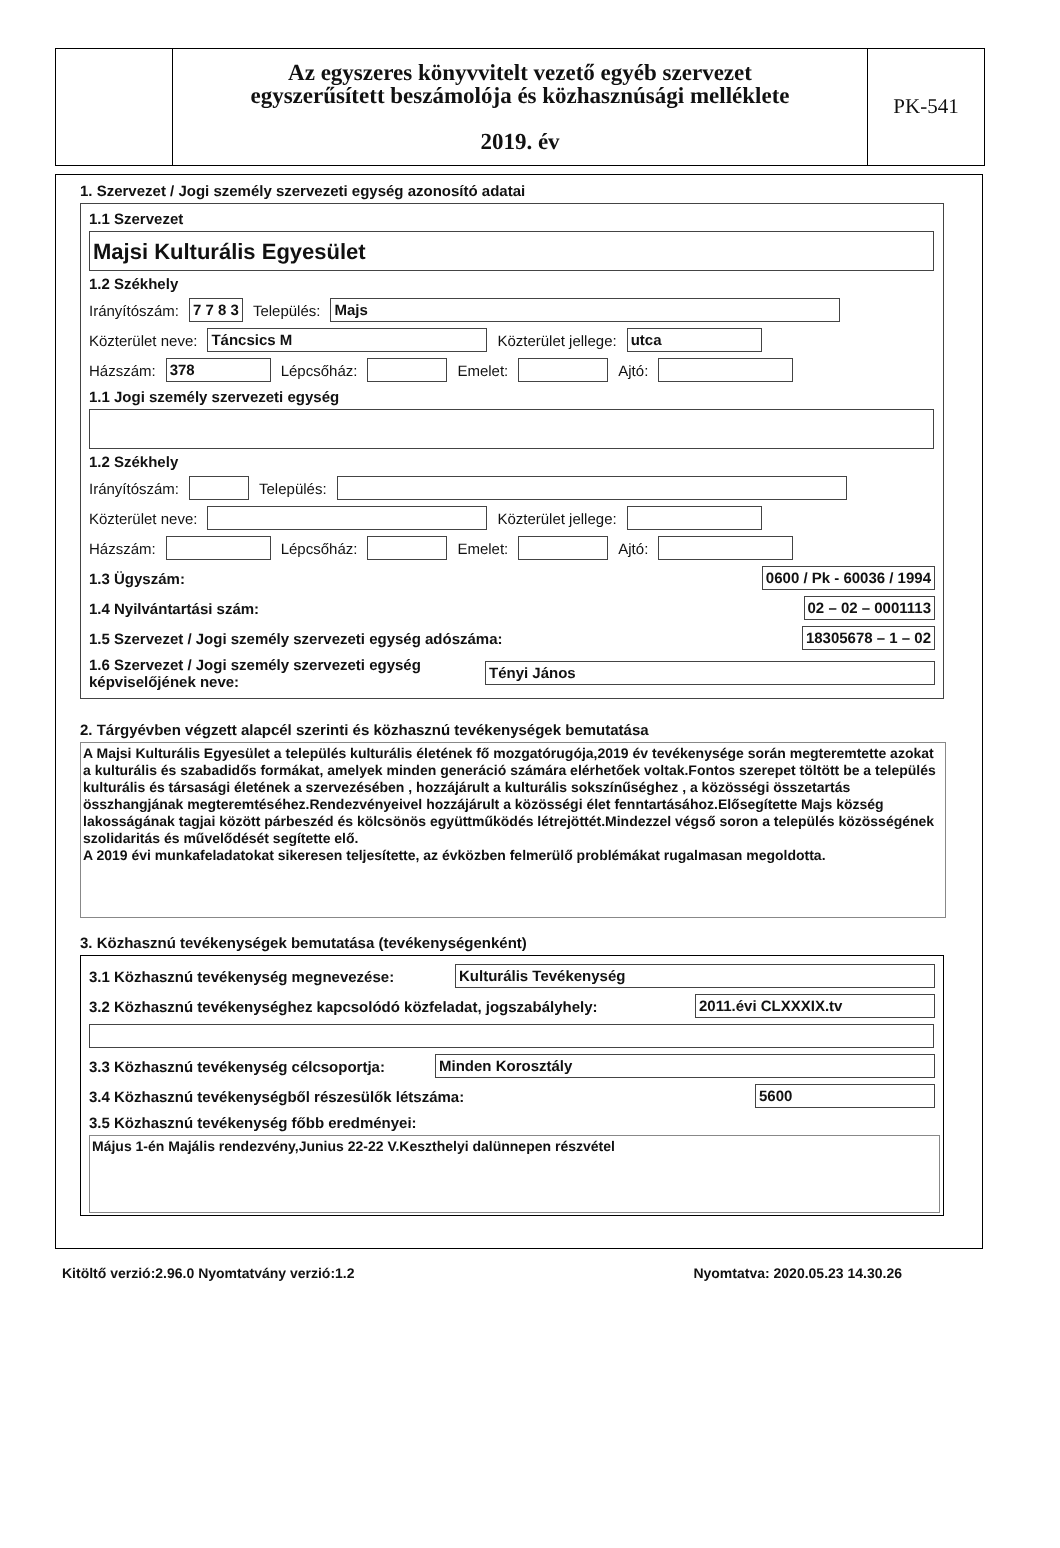Az egyszeres könyvvitelt vezető egyéb szervezet
egyszerűsített beszámolója és közhasznúsági melléklete
2019. év
PK-541
1. Szervezet / Jogi személy szervezeti egység azonosító adatai
1.1 Szervezet
Majsi Kulturális Egyesület
1.2 Székhely
Irányítószám: 7 7 8 3 Település: Majs
Közterület neve: Táncsics M Közterület jellege: utca
Házszám: 378 Lépcsőház: Emelet: Ajtó:
1.1 Jogi személy szervezeti egység
1.2 Székhely
Irányítószám: Település:
Közterület neve: Közterület jellege:
Házszám: Lépcsőház: Emelet: Ajtó:
1.3 Ügyszám: 0600 / Pk - 60036 / 1994
1.4 Nyilvántartási szám: 02 – 02 – 0001113
1.5 Szervezet / Jogi személy szervezeti egység adószáma: 18305678 – 1 – 02
1.6 Szervezet / Jogi személy szervezeti egység
képviselőjének neve: Tényi János
2. Tárgyévben végzett alapcél szerinti és közhasznú tevékenységek bemutatása
A Majsi Kulturális Egyesület a település kulturális életének fő mozgatórugója,2019 év tevékenysége során megteremtette azokat a kulturális és szabadidős formákat, amelyek minden generáció számára elérhetőek voltak.Fontos szerepet töltött be a település kulturális és társasági életének a szervezésében , hozzájárult a kulturális sokszínűséghez , a közösségi összetartás összhangjának megteremtéséhez.Rendezvényeivel hozzájárult a közösségi élet fenntartásához.Elősegítette Majs község lakosságának tagjai között párbeszéd és kölcsönös együttműködés létrejöttét.Mindezzel végső soron a település közösségének szolidaritás és művelődését segítette elő.
A 2019 évi munkafeladatokat sikeresen teljesítette, az évközben felmerülő problémákat rugalmasan megoldotta.
3. Közhasznú tevékenységek bemutatása (tevékenységenként)
3.1 Közhasznú tevékenység megnevezése: Kulturális Tevékenység
3.2 Közhasznú tevékenységhez kapcsolódó közfeladat, jogszabályhely: 2011.évi CLXXXIX.tv
3.3 Közhasznú tevékenység célcsoportja: Minden Korosztály
3.4 Közhasznú tevékenységből részesülők létszáma: 5600
3.5 Közhasznú tevékenység főbb eredményei:
Május 1-én Majális rendezvény,Junius 22-22 V.Keszthelyi dalünnepen részvétel
Kitöltő verzió:2.96.0 Nyomtatvány verzió:1.2 Nyomtatva: 2020.05.23 14.30.26